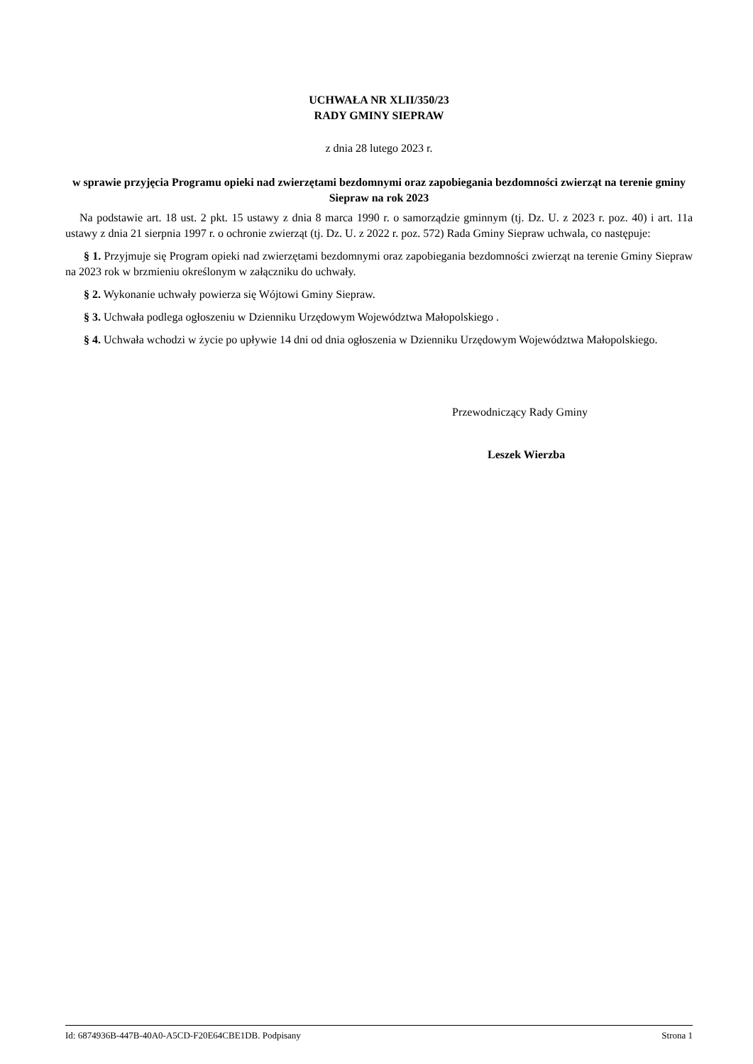UCHWAŁA NR XLII/350/23
RADY GMINY SIEPRAW
z dnia 28 lutego 2023 r.
w sprawie przyjęcia Programu opieki nad zwierzętami bezdomnymi oraz zapobiegania bezdomności zwierząt na terenie gminy Siepraw na rok 2023
Na podstawie art. 18 ust. 2 pkt. 15 ustawy z dnia 8 marca 1990 r. o samorządzie gminnym (tj. Dz. U. z 2023 r. poz. 40) i art. 11a ustawy z dnia 21 sierpnia 1997 r. o ochronie zwierząt (tj. Dz. U. z 2022 r. poz. 572) Rada Gminy Siepraw uchwala, co następuje:
§ 1. Przyjmuje się Program opieki nad zwierzętami bezdomnymi oraz zapobiegania bezdomności zwierząt na terenie Gminy Siepraw na 2023 rok w brzmieniu określonym w załączniku do uchwały.
§ 2. Wykonanie uchwały powierza się Wójtowi Gminy Siepraw.
§ 3. Uchwała podlega ogłoszeniu w Dzienniku Urzędowym Województwa Małopolskiego .
§ 4. Uchwała wchodzi w życie po upływie 14 dni od dnia ogłoszenia w Dzienniku Urzędowym Województwa Małopolskiego.
Przewodniczący Rady Gminy
Leszek Wierzba
Id: 6874936B-447B-40A0-A5CD-F20E64CBE1DB. Podpisany Strona 1